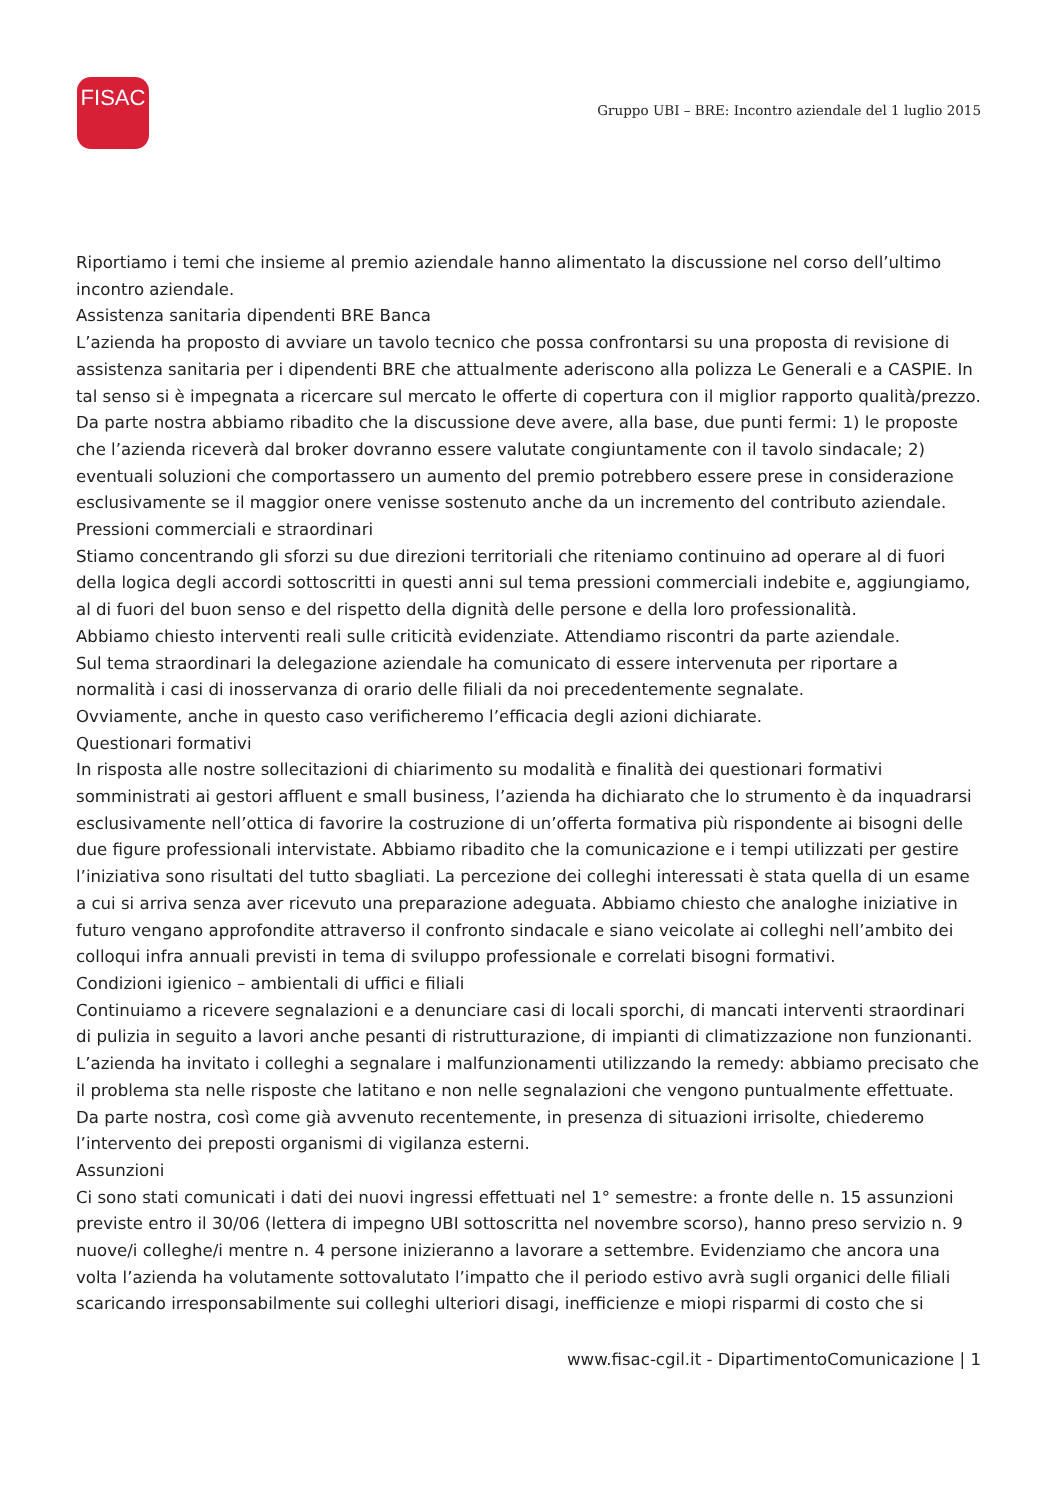FISAC
Gruppo UBI – BRE: Incontro aziendale del 1 luglio 2015
Riportiamo i temi che insieme al premio aziendale hanno alimentato la discussione nel corso dell’ultimo incontro aziendale.
Assistenza sanitaria dipendenti BRE Banca
L’azienda ha proposto di avviare un tavolo tecnico che possa confrontarsi su una proposta di revisione di assistenza sanitaria per i dipendenti BRE che attualmente aderiscono alla polizza Le Generali e a CASPIE. In tal senso si è impegnata a ricercare sul mercato le offerte di copertura con il miglior rapporto qualità/prezzo. Da parte nostra abbiamo ribadito che la discussione deve avere, alla base, due punti fermi: 1) le proposte che l’azienda riceverà dal broker dovranno essere valutate congiuntamente con il tavolo sindacale; 2) eventuali soluzioni che comportassero un aumento del premio potrebbero essere prese in considerazione esclusivamente se il maggior onere venisse sostenuto anche da un incremento del contributo aziendale.
Pressioni commerciali e straordinari
Stiamo concentrando gli sforzi su due direzioni territoriali che riteniamo continuino ad operare al di fuori della logica degli accordi sottoscritti in questi anni sul tema pressioni commerciali indebite e, aggiungiamo, al di fuori del buon senso e del rispetto della dignità delle persone e della loro professionalità.
Abbiamo chiesto interventi reali sulle criticità evidenziate. Attendiamo riscontri da parte aziendale.
Sul tema straordinari la delegazione aziendale ha comunicato di essere intervenuta per riportare a normalità i casi di inosservanza di orario delle filiali da noi precedentemente segnalate.
Ovviamente, anche in questo caso verificheremo l’efficacia degli azioni dichiarate.
Questionari formativi
In risposta alle nostre sollecitazioni di chiarimento su modalità e finalità dei questionari formativi somministrati ai gestori affluent e small business, l’azienda ha dichiarato che lo strumento è da inquadrarsi esclusivamente nell’ottica di favorire la costruzione di un’offerta formativa più rispondente ai bisogni delle due figure professionali intervistate. Abbiamo ribadito che la comunicazione e i tempi utilizzati per gestire l’iniziativa sono risultati del tutto sbagliati. La percezione dei colleghi interessati è stata quella di un esame a cui si arriva senza aver ricevuto una preparazione adeguata. Abbiamo chiesto che analoghe iniziative in futuro vengano approfondite attraverso il confronto sindacale e siano veicolate ai colleghi nell’ambito dei colloqui infra annuali previsti in tema di sviluppo professionale e correlati bisogni formativi.
Condizioni igienico – ambientali di uffici e filiali
Continuiamo a ricevere segnalazioni e a denunciare casi di locali sporchi, di mancati interventi straordinari di pulizia in seguito a lavori anche pesanti di ristrutturazione, di impianti di climatizzazione non funzionanti. L’azienda ha invitato i colleghi a segnalare i malfunzionamenti utilizzando la remedy: abbiamo precisato che il problema sta nelle risposte che latitano e non nelle segnalazioni che vengono puntualmente effettuate. Da parte nostra, così come già avvenuto recentemente, in presenza di situazioni irrisolte, chiederemo l’intervento dei preposti organismi di vigilanza esterni.
Assunzioni
Ci sono stati comunicati i dati dei nuovi ingressi effettuati nel 1° semestre: a fronte delle n. 15 assunzioni previste entro il 30/06 (lettera di impegno UBI sottoscritta nel novembre scorso), hanno preso servizio n. 9 nuove/i colleghe/i mentre n. 4 persone inizieranno a lavorare a settembre. Evidenziamo che ancora una volta l’azienda ha volutamente sottovalutato l’impatto che il periodo estivo avrà sugli organici delle filiali scaricando irresponsabilmente sui colleghi ulteriori disagi, inefficienze e miopi risparmi di costo che si
www.fisac-cgil.it - DipartimentoComunicazione | 1